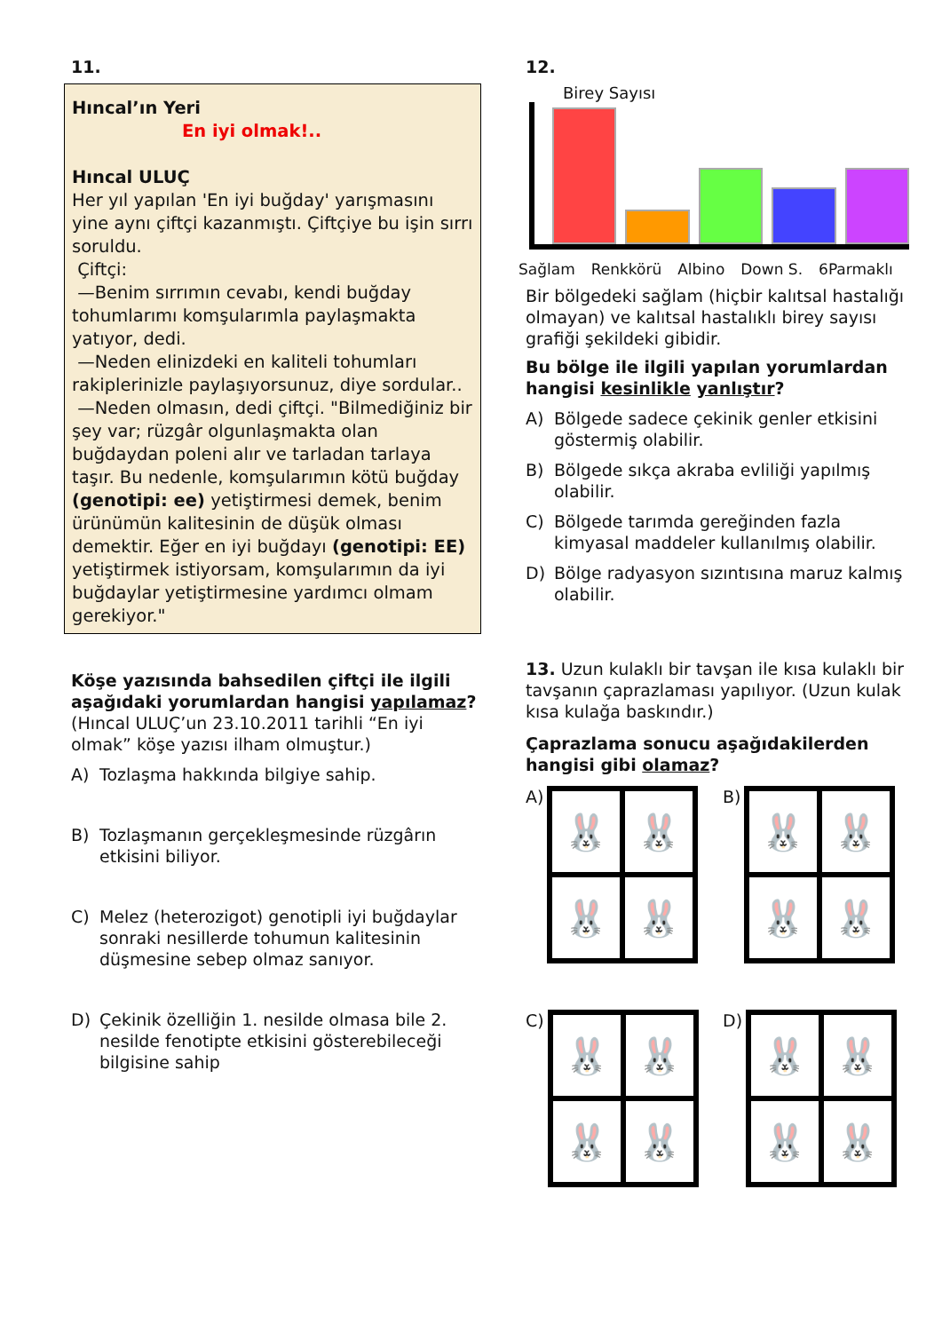11.
Hıncal’ın Yeri
En iyi olmak!..
Hıncal ULUÇ
Her yıl yapılan 'En iyi buğday' yarışmasını yine aynı çiftçi kazanmıştı. Çiftçiye bu işin sırrı soruldu.
Çiftçi:
—Benim sırrımın cevabı, kendi buğday tohumlarımı komşularımla paylaşmakta yatıyor, dedi.
—Neden elinizdeki en kaliteli tohumları rakiplerinizle paylaşıyorsunuz, diye sordular..
—Neden olmasın, dedi çiftçi. "Bilmediğiniz bir şey var; rüzgâr olgunlaşmakta olan buğdaydan poleni alır ve tarladan tarlaya taşır. Bu nedenle, komşularımın kötü buğday (genotipi: ee) yetiştirmesi demek, benim ürünümün kalitesinin de düşük olması demektir. Eğer en iyi buğdayı (genotipi: EE) yetiştirmek istiyorsam, komşularımın da iyi buğdaylar yetiştirmesine yardımcı olmam gerekiyor."
Köşe yazısında bahsedilen çiftçi ile ilgili aşağıdaki yorumlardan hangisi yapılamaz? (Hıncal ULUÇ’un 23.10.2011 tarihli “En iyi olmak” köşe yazısı ilham olmuştur.)
A) Tozlaşma hakkında bilgiye sahip.
B) Tozlaşmanın gerçekleşmesinde rüzgârın etkisini biliyor.
C) Melez (heterozigot) genotipli iyi buğdaylar sonraki nesillerde tohumun kalitesinin düşmesine sebep olmaz sanıyor.
D) Çekinik özelliğin 1. nesilde olmasa bile 2. nesilde fenotipte etkisini gösterebileceği bilgisine sahip
12.
Birey Sayısı
Sağlam Renkkörü Albino Down S. 6Parmaklı
Bir bölgedeki sağlam (hiçbir kalıtsal hastalığı olmayan) ve kalıtsal hastalıklı birey sayısı grafiği şekildeki gibidir.
Bu bölge ile ilgili yapılan yorumlardan hangisi kesinlikle yanlıştır?
A) Bölgede sadece çekinik genler etkisini göstermiş olabilir.
B) Bölgede sıkça akraba evliliği yapılmış olabilir.
C) Bölgede tarımda gereğinden fazla kimyasal maddeler kullanılmış olabilir.
D) Bölge radyasyon sızıntısına maruz kalmış olabilir.
13. Uzun kulaklı bir tavşan ile kısa kulaklı bir tavşanın çaprazlaması yapılıyor. (Uzun kulak kısa kulağa baskındır.)
Çaprazlama sonucu aşağıdakilerden hangisi gibi olamaz?
A)
🐰
🐰
🐰
🐰
B)
🐰
🐰
🐰
🐰
C)
🐰
🐰
🐰
🐰
D)
🐰
🐰
🐰
🐰